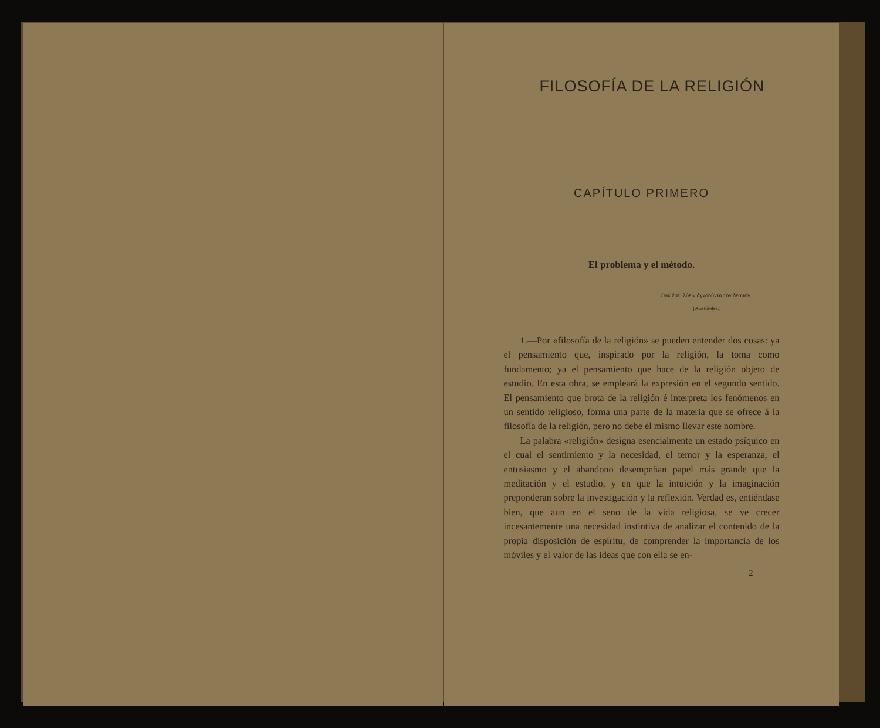FILOSOFÍA DE LA RELIGIÓN
CAPÍTULO PRIMERO
El problema y el método.
Οὐκ ἔστι λύειν ἀγνοοῦντα τὸν δεσμόν
(Aristóteles.)
1.—Por «filosofía de la religión» se pueden entender dos cosas: ya el pensamiento que, inspirado por la religión, la toma como fundamento; ya el pensamiento que hace de la religión objeto de estudio. En esta obra, se empleará la expresión en el segundo sentido. El pensamiento que brota de la religión é interpreta los fenómenos en un sentido religioso, forma una parte de la materia que se ofrece á la filosofía de la religión, pero no debe él mismo llevar este nombre.
La palabra «religión» designa esencialmente un estado psíquico en el cual el sentimiento y la necesidad, el temor y la esperanza, el entusiasmo y el abandono desempeñan papel más grande que la meditación y el estudio, y en que la intuición y la imaginación preponderan sobre la investigación y la reflexión. Verdad es, entiéndase bien, que aun en el seno de la vida religiosa, se ve crecer incesantemente una necesidad instintiva de analizar el contenido de la propia disposición de espíritu, de comprender la importancia de los móviles y el valor de las ideas que con ella se en-
2